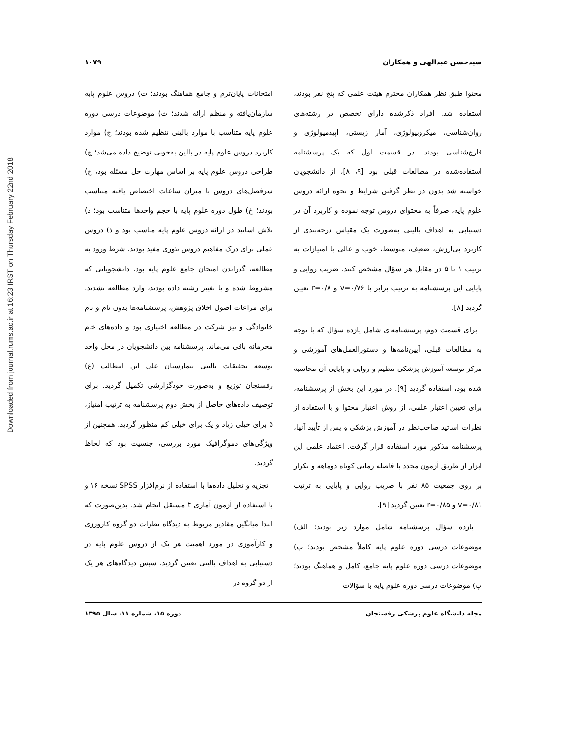Downloaded from journal.rums.ac.ir at 16:23 IRST on Thursday February 22nd 2018
سیدحسن عبدالهی و همکاران ۱۰۷۹
محتوا طبق نظر همکاران محترم هیئت علمی که پنج نفر بودند، استفاده شد. افراد ذکرشده دارای تخصص در رشته‌های روان‌شناسی، میکروبیولوژی، آمار زیستی، اپیدمیولوژی و قارچ‌شناسی بودند. در قسمت اول که یک پرسشنامه استفاده‌شده در مطالعات قبلی بود [۹، ۸]، از دانشجویان خواسته شد بدون در نظر گرفتن شرایط و نحوه ارائه دروس علوم پایه، صرفاً به محتوای دروس توجه نموده و کاربرد آن در دستیابی به اهداف بالینی به‌صورت یک مقیاس درجه‌بندی از کاربرد بی‌ارزش، ضعیف، متوسط، خوب و عالی با امتیازات به ترتیب ۱ تا ۵ در مقابل هر سؤال مشخص کنند. ضریب روایی و پایایی این پرسشنامه به ترتیب برابر با v=۰/۷۶ و r=۰/۸ تعیین گردید [۸].
برای قسمت دوم، پرسشنامه‌ای شامل یازده سؤال که با توجه به مطالعات قبلی، آیین‌نامه‌ها و دستورالعمل‌های آموزشی و مرکز توسعه آموزش پزشکی تنظیم و روایی و پایایی آن محاسبه شده بود، استفاده گردید [۹]. در مورد این بخش از پرسشنامه، برای تعیین اعتبار علمی، از روش اعتبار محتوا و با استفاده از نظرات اساتید صاحب‌نظر در آموزش پزشکی و پس از تأیید آنها، پرسشنامه مذکور مورد استفاده قرار گرفت. اعتماد علمی این ابزار از طریق آزمون مجدد با فاصله زمانی کوتاه دوماهه و تکرار بر روی جمعیت ۸۵ نفر با ضریب روایی و پایایی به ترتیب v=۰/۸۱ و r=۰/۸۵ تعیین گردید [۹].
یازده سؤال پرسشنامه شامل موارد زیر بودند: الف) موضوعات درسی دوره علوم پایه کاملاً مشخص بودند؛ ب) موضوعات درسی دوره علوم پایه جامع، کامل و هماهنگ بودند؛ پ) موضوعات درسی دوره علوم پایه با سؤالات
امتحانات پایان‌ترم و جامع هماهنگ بودند؛ ت) دروس علوم پایه سازمان‌یافته و منظم ارائه شدند؛ ث) موضوعات درسی دوره علوم پایه متناسب با موارد بالینی تنظیم شده بودند؛ ج) موارد کاربرد دروس علوم پایه در بالین به‌خوبی توضیح داده می‌شد؛ چ) طراحی دروس علوم پایه بر اساس مهارت حل مسئله بود، ح) سرفصل‌های دروس با میزان ساعات اختصاص یافته متناسب بودند؛ خ) طول دوره علوم پایه با حجم واحدها متناسب بود؛ د) تلاش اساتید در ارائه دروس علوم پایه مناسب بود و ذ) دروس عملی برای درک مفاهیم دروس تئوری مفید بودند. شرط ورود به مطالعه، گذراندن امتحان جامع علوم پایه بود. دانشجویانی که مشروط شده و یا تغییر رشته داده بودند، وارد مطالعه نشدند. برای مراعات اصول اخلاق پژوهش، پرسشنامه‌ها بدون نام و نام خانوادگی و نیز شرکت در مطالعه اختیاری بود و داده‌های خام محرمانه باقی می‌ماند. پرسشنامه بین دانشجویان در محل واحد توسعه تحقیقات بالینی بیمارستان علی ابن ابیطالب (ع) رفسنجان توزیع و به‌صورت خودگزارشی تکمیل گردید. برای توصیف داده‌های حاصل از بخش دوم پرسشنامه به ترتیب امتیاز، ۵ برای خیلی زیاد و یک برای خیلی کم منظور گردید. همچنین از ویژگی‌های دموگرافیک مورد بررسی، جنسیت بود که لحاظ گردید.
تجزیه و تحلیل داده‌ها با استفاده از نرم‌افزار SPSS نسخه ۱۶ و با استفاده از آزمون آماری t مستقل انجام شد. بدین‌صورت که ابتدا میانگین مقادیر مربوط به دیدگاه نظرات دو گروه کارورزی و کارآموزی در مورد اهمیت هر یک از دروس علوم پایه در دستیابی به اهداف بالینی تعیین گردید. سپس دیدگاه‌های هر یک از دو گروه در
مجله دانشگاه علوم پزشکی رفسنجان دوره ۱۵، شماره ۱۱، سال ۱۳۹۵